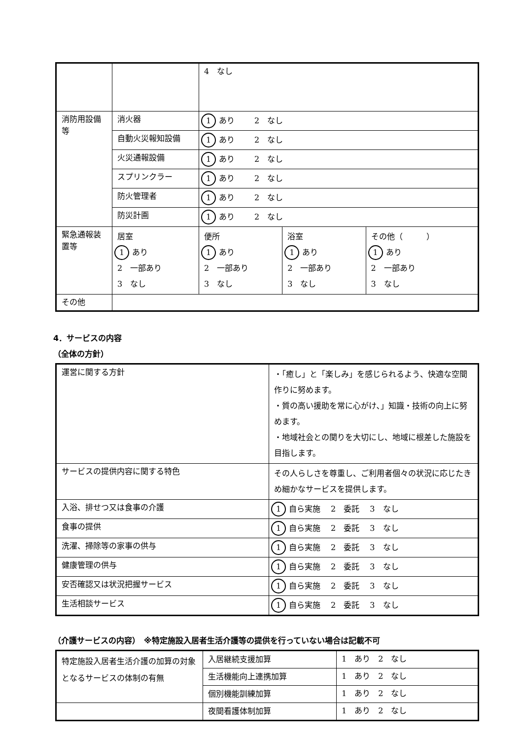| | | 4 なし | | |
| 消防用設備等 | 消火器 | 1 あり 2 なし | | |
| | 自動火災報知設備 | 1 あり 2 なし | | |
| | 火災通報設備 | 1 あり 2 なし | | |
| | スプリンクラー | 1 あり 2 なし | | |
| | 防火管理者 | 1 あり 2 なし | | |
| | 防災計画 | 1 あり 2 なし | | |
| 緊急通報装置等 | 居室 1 あり 2 一部あり 3 なし | 便所 1 あり 2 一部あり 3 なし | 浴室 1 あり 2 一部あり 3 なし | その他（ ） 1 あり 2 一部あり 3 なし |
| その他 | | | | |
4．サービスの内容
（全体の方針）
| 運営に関する方針 | ・「癒し」と「楽しみ」を感じられるよう、快適な空間作りに努めます。 ・質の高い援助を常に心がけ､」知識・技術の向上に努めます。 ・地域社会との関りを大切にし、地域に根差した施設を目指します。 |
| サービスの提供内容に関する特色 | その人らしさを尊重し、ご利用者個々の状況に応じたきめ細かなサービスを提供します。 |
| 入浴、排せつ又は食事の介護 | 1 自ら実施 2 委託 3 なし |
| 食事の提供 | 1 自ら実施 2 委託 3 なし |
| 洗濯、掃除等の家事の供与 | 1 自ら実施 2 委託 3 なし |
| 健康管理の供与 | 1 自ら実施 2 委託 3 なし |
| 安否確認又は状況把握サービス | 1 自ら実施 2 委託 3 なし |
| 生活相談サービス | 1 自ら実施 2 委託 3 なし |
（介護サービスの内容）　※特定施設入居者生活介護等の提供を行っていない場合は記載不可
| 特定施設入居者生活介護の加算の対象となるサービスの体制の有無 | 入居継続支援加算 | 1 あり 2 なし |
| | 生活機能向上連携加算 | 1 あり 2 なし |
| | 個別機能訓練加算 | 1 あり 2 なし |
| | 夜間看護体制加算 | 1 あり 2 なし |